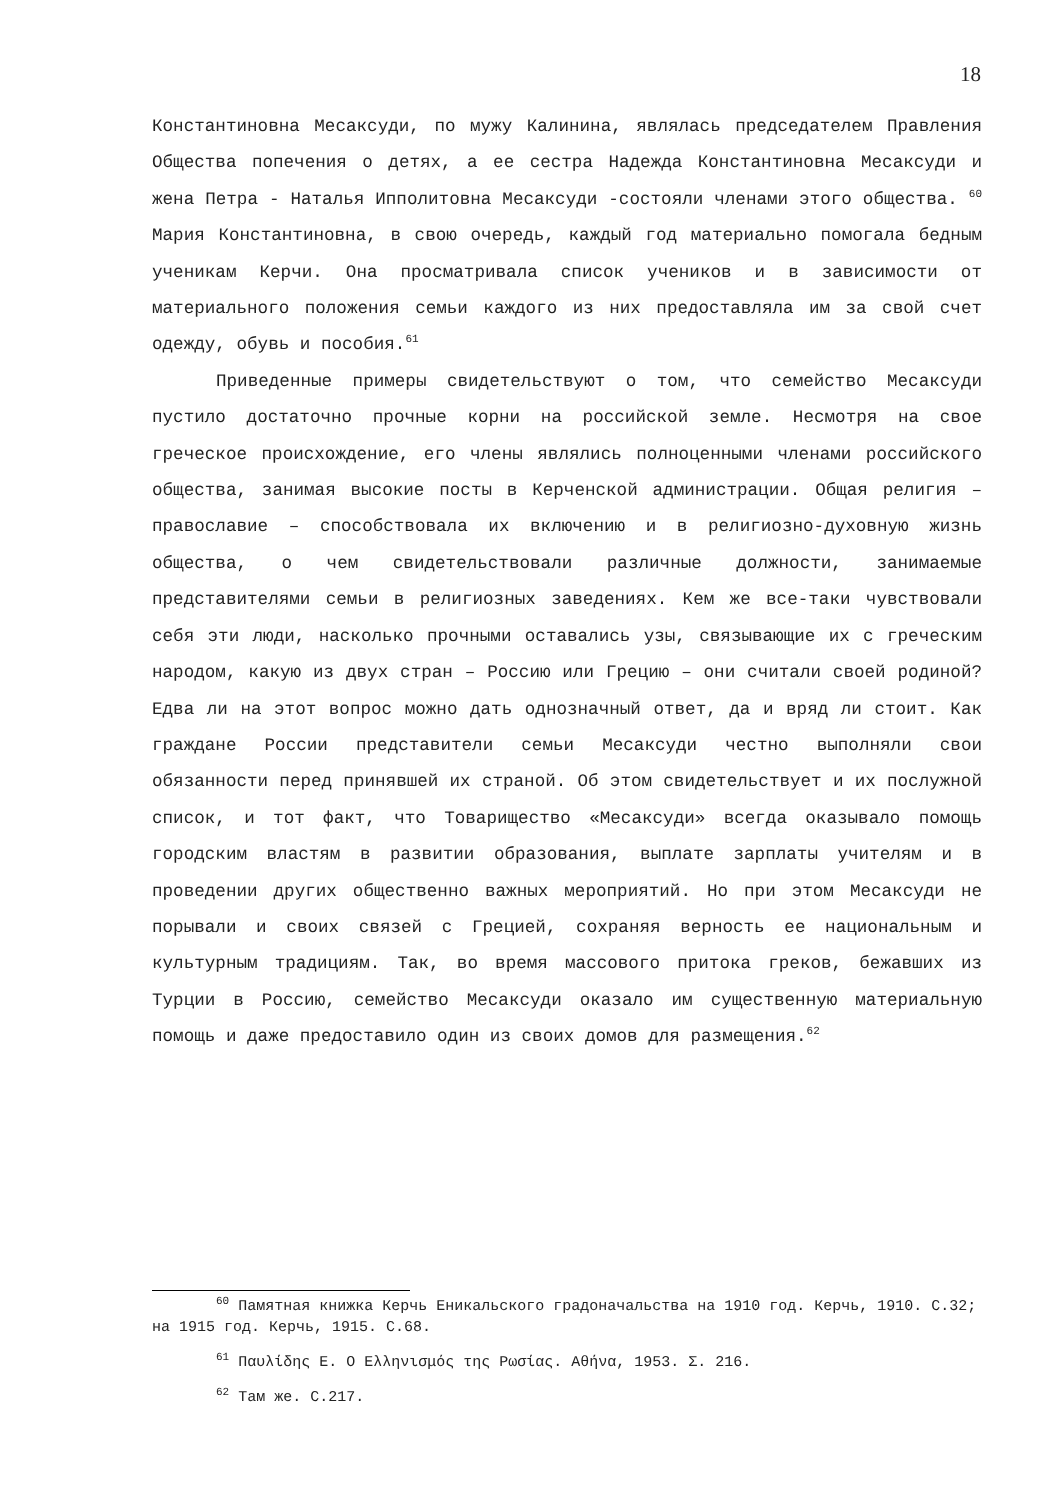18
Константиновна Месаксуди, по мужу Калинина, являлась председателем Правления Общества попечения о детях, а ее сестра Надежда Константиновна Месаксуди и жена Петра - Наталья Ипполитовна Месаксуди -состояли членами этого общества. <sup>60</sup> Мария Константиновна, в свою очередь, каждый год материально помогала бедным ученикам Керчи. Она просматривала список учеников и в зависимости от материального положения семьи каждого из них предоставляла им за свой счет одежду, обувь и пособия.<sup>61</sup>
Приведенные примеры свидетельствуют о том, что семейство Месаксуди пустило достаточно прочные корни на российской земле. Несмотря на свое греческое происхождение, его члены являлись полноценными членами российского общества, занимая высокие посты в Керченской администрации. Общая религия – православие – способствовала их включению и в религиозно-духовную жизнь общества, о чем свидетельствовали различные должности, занимаемые представителями семьи в религиозных заведениях. Кем же все-таки чувствовали себя эти люди, насколько прочными оставались узы, связывающие их с греческим народом, какую из двух стран – Россию или Грецию – они считали своей родиной? Едва ли на этот вопрос можно дать однозначный ответ, да и вряд ли стоит. Как граждане России представители семьи Месаксуди честно выполняли свои обязанности перед принявшей их страной. Об этом свидетельствует и их послужной список, и тот факт, что Товарищество «Месаксуди» всегда оказывало помощь городским властям в развитии образования, выплате зарплаты учителям и в проведении других общественно важных мероприятий. Но при этом Месаксуди не порывали и своих связей с Грецией, сохраняя верность ее национальным и культурным традициям. Так, во время массового притока греков, бежавших из Турции в Россию, семейство Месаксуди оказало им существенную материальную помощь и даже предоставило один из своих домов для размещения.<sup>62</sup>
<sup>60</sup> Памятная книжка Керчь Еникальского градоначальства на 1910 год. Керчь, 1910. С.32; на 1915 год. Керчь, 1915. С.68.
<sup>61</sup> Παυλίδης Ε. Ο Ελληνισμός της Ρωσίας. Αθήνα, 1953. Σ. 216.
<sup>62</sup> Там же. С.217.